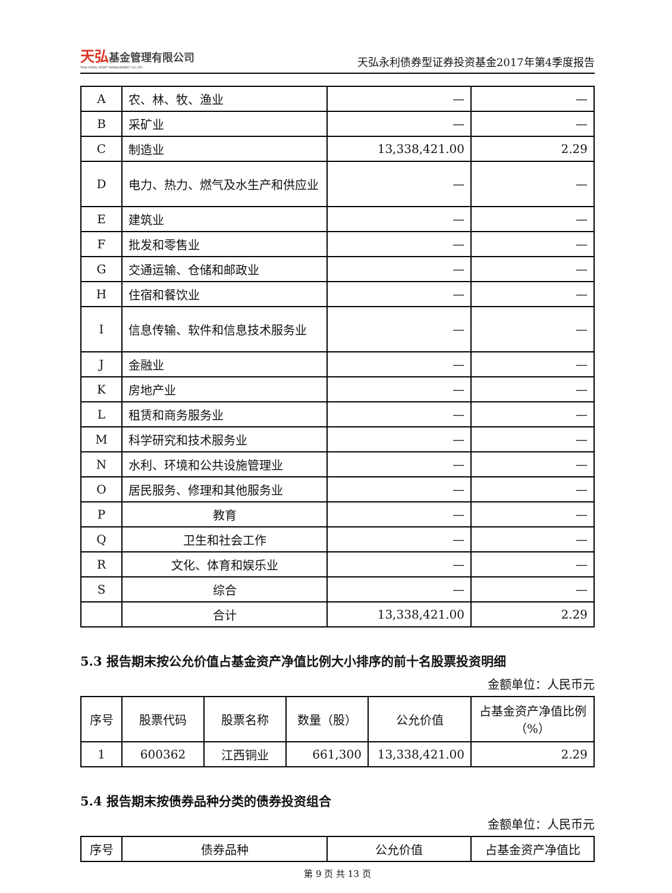天弘基金管理有限公司
TIAN HONG ASSET MANAGEMENT CO.,LTD
天弘永利债券型证券投资基金2017年第4季度报告
| A | 农、林、牧、渔业 | — | — |
| B | 采矿业 | — | — |
| C | 制造业 | 13,338,421.00 | 2.29 |
| D | 电力、热力、燃气及水生产和供应业 | — | — |
| E | 建筑业 | — | — |
| F | 批发和零售业 | — | — |
| G | 交通运输、仓储和邮政业 | — | — |
| H | 住宿和餐饮业 | — | — |
| I | 信息传输、软件和信息技术服务业 | — | — |
| J | 金融业 | — | — |
| K | 房地产业 | — | — |
| L | 租赁和商务服务业 | — | — |
| M | 科学研究和技术服务业 | — | — |
| N | 水利、环境和公共设施管理业 | — | — |
| O | 居民服务、修理和其他服务业 | — | — |
| P | 教育 | — | — |
| Q | 卫生和社会工作 | — | — |
| R | 文化、体育和娱乐业 | — | — |
| S | 综合 | — | — |
| | 合计 | 13,338,421.00 | 2.29 |
5.3 报告期末按公允价值占基金资产净值比例大小排序的前十名股票投资明细
金额单位：人民币元
| 序号 | 股票代码 | 股票名称 | 数量（股） | 公允价值 | 占基金资产净值比例（%） |
| --- | --- | --- | --- | --- | --- |
| 1 | 600362 | 江西铜业 | 661,300 | 13,338,421.00 | 2.29 |
5.4 报告期末按债券品种分类的债券投资组合
金额单位：人民币元
| 序号 | 债券品种 | 公允价值 | 占基金资产净值比 |
| --- | --- | --- | --- |
第 9 页 共 13 页